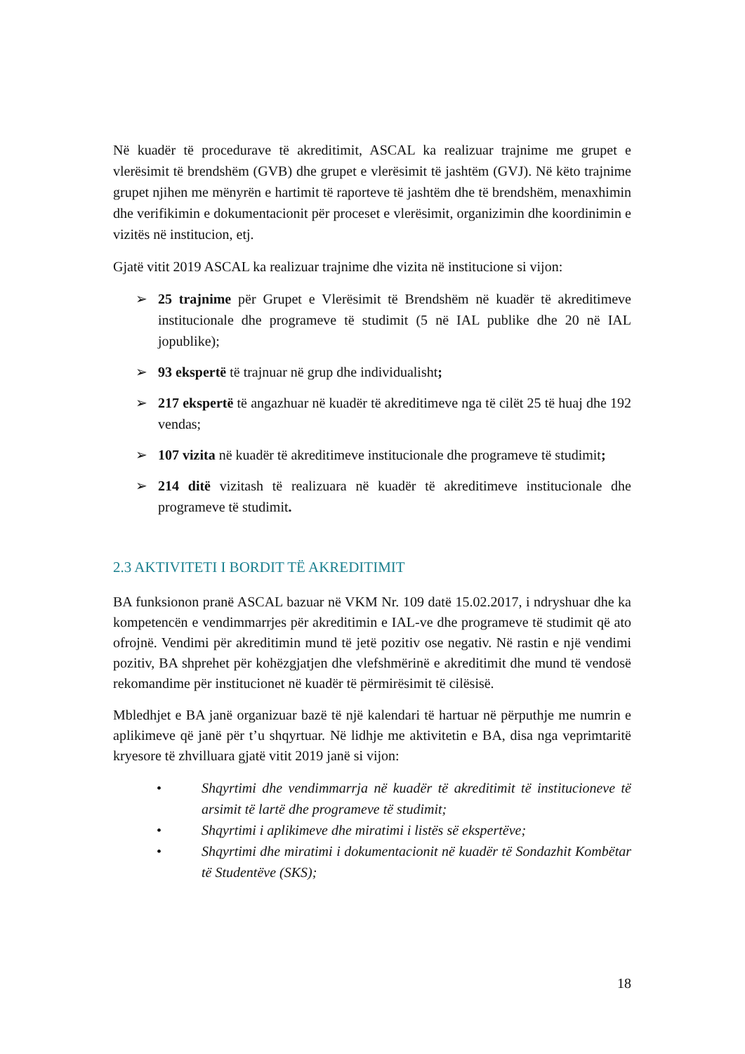Në kuadër të procedurave të akreditimit, ASCAL ka realizuar trajnime me grupet e vlerësimit të brendshëm (GVB) dhe grupet e vlerësimit të jashtëm (GVJ). Në këto trajnime grupet njihen me mënyrën e hartimit të raporteve të jashtëm dhe të brendshëm, menaxhimin dhe verifikimin e dokumentacionit për proceset e vlerësimit, organizimin dhe koordinimin e vizitës në institucion, etj.
Gjatë vitit 2019 ASCAL ka realizuar trajnime dhe vizita në institucione si vijon:
➢ 25 trajnime për Grupet e Vlerësimit të Brendshëm në kuadër të akreditimeve institucionale dhe programeve të studimit (5 në IAL publike dhe 20 në IAL jopublike);
➢ 93 ekspertë të trajnuar në grup dhe individualisht;
➢ 217 ekspertë të angazhuar në kuadër të akreditimeve nga të cilët 25 të huaj dhe 192 vendas;
➢ 107 vizita në kuadër të akreditimeve institucionale dhe programeve të studimit;
➢ 214 ditë vizitash të realizuara në kuadër të akreditimeve institucionale dhe programeve të studimit.
2.3 AKTIVITETI I BORDIT TË AKREDITIMIT
BA funksionon pranë ASCAL bazuar në VKM Nr. 109 datë 15.02.2017, i ndryshuar dhe ka kompetencën e vendimmarrjes për akreditimin e IAL-ve dhe programeve të studimit që ato ofrojnë. Vendimi për akreditimin mund të jetë pozitiv ose negativ. Në rastin e një vendimi pozitiv, BA shprehet për kohëzgjatjen dhe vlefshmërinë e akreditimit dhe mund të vendosë rekomandime për institucionet në kuadër të përmirësimit të cilësisë.
Mbledhjet e BA janë organizuar bazë të një kalendari të hartuar në përputhje me numrin e aplikimeve që janë për t’u shqyrtuar. Në lidhje me aktivitetin e BA, disa nga veprimtaritë kryesore të zhvilluara gjatë vitit 2019 janë si vijon:
• Shqyrtimi dhe vendimmarrja në kuadër të akreditimit të institucioneve të arsimit të lartë dhe programeve të studimit;
• Shqyrtimi i aplikimeve dhe miratimi i listës së ekspertëve;
• Shqyrtimi dhe miratimi i dokumentacionit në kuadër të Sondazhit Kombëtar të Studentëve (SKS);
18